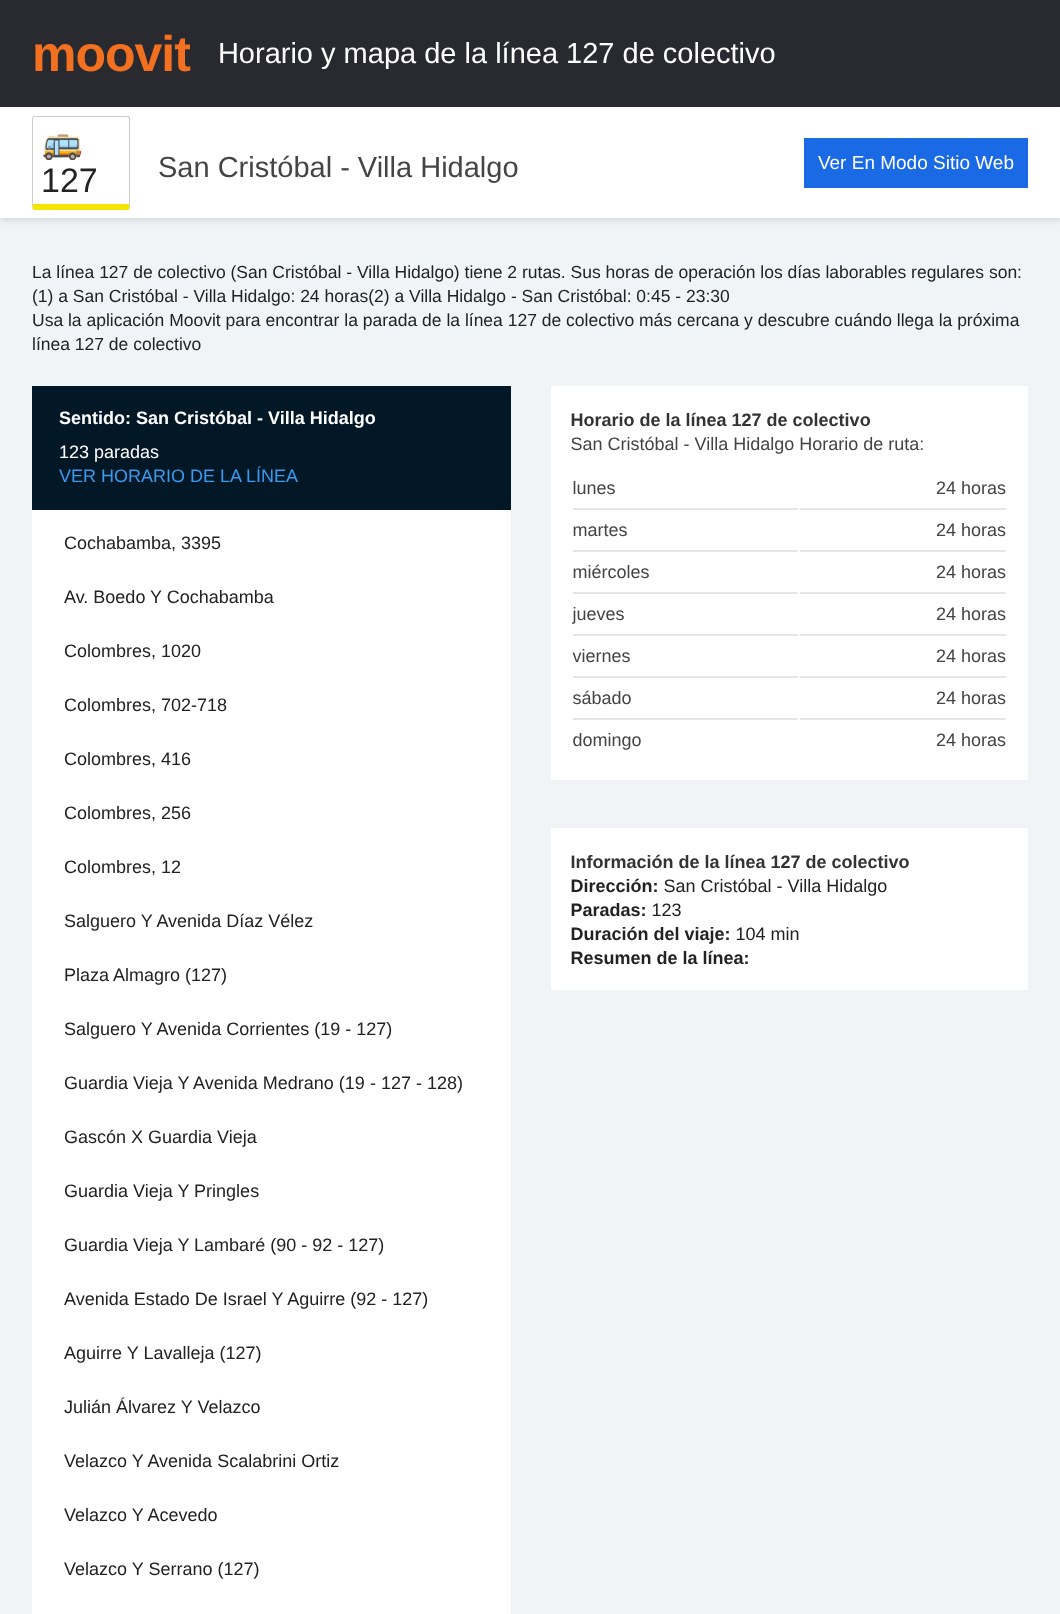moovit
Horario y mapa de la línea 127 de colectivo
🚌 127
San Cristóbal - Villa Hidalgo
Ver En Modo Sitio Web
La línea 127 de colectivo (San Cristóbal - Villa Hidalgo) tiene 2 rutas. Sus horas de operación los días laborables regulares son:
(1) a San Cristóbal - Villa Hidalgo: 24 horas(2) a Villa Hidalgo - San Cristóbal: 0:45 - 23:30
Usa la aplicación Moovit para encontrar la parada de la línea 127 de colectivo más cercana y descubre cuándo llega la próxima línea 127 de colectivo
Sentido: San Cristóbal - Villa Hidalgo
123 paradas
VER HORARIO DE LA LÍNEA
Cochabamba, 3395
Av. Boedo Y Cochabamba
Colombres, 1020
Colombres, 702-718
Colombres, 416
Colombres, 256
Colombres, 12
Salguero Y Avenida Díaz Vélez
Plaza Almagro (127)
Salguero Y Avenida Corrientes (19 - 127)
Guardia Vieja Y Avenida Medrano (19 - 127 - 128)
Gascón X Guardia Vieja
Guardia Vieja Y Pringles
Guardia Vieja Y Lambaré (90 - 92 - 127)
Avenida Estado De Israel Y Aguirre (92 - 127)
Aguirre Y Lavalleja (127)
Julián Álvarez Y Velazco
Velazco Y Avenida Scalabrini Ortiz
Velazco Y Acevedo
Velazco Y Serrano (127)
Horario de la línea 127 de colectivo
San Cristóbal - Villa Hidalgo Horario de ruta:
| lunes | 24 horas |
| martes | 24 horas |
| miércoles | 24 horas |
| jueves | 24 horas |
| viernes | 24 horas |
| sábado | 24 horas |
| domingo | 24 horas |
Información de la línea 127 de colectivo
Dirección: San Cristóbal - Villa Hidalgo
Paradas: 123
Duración del viaje: 104 min
Resumen de la línea: